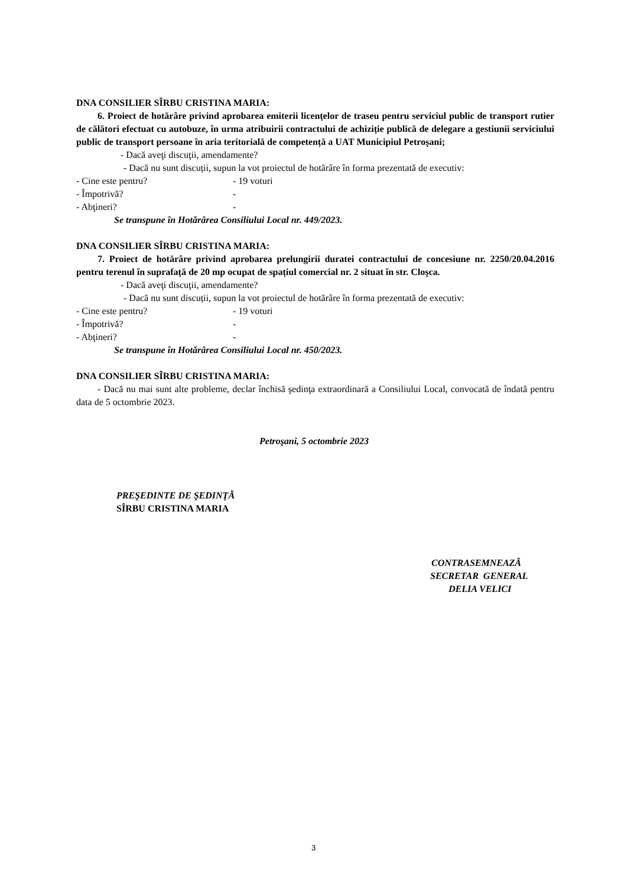DNA CONSILIER SÎRBU CRISTINA MARIA:
6. Proiect de hotărâre privind aprobarea emiterii licențelor de traseu pentru serviciul public de transport rutier de călători efectuat cu autobuze, în urma atribuirii contractului de achiziție publică de delegare a gestiunii serviciului public de transport persoane în aria teritorială de competență a UAT Municipiul Petroşani;
- Dacă aveţi discuţii, amendamente?
- Dacă nu sunt discuții, supun la vot proiectul de hotărâre în forma prezentată de executiv:
- Cine este pentru? - 19 voturi
- Împotrivă? -
- Abţineri? -
Se transpune în Hotărârea Consiliului Local nr. 449/2023.
DNA CONSILIER SÎRBU CRISTINA MARIA:
7. Proiect de hotărâre privind aprobarea prelungirii duratei contractului de concesiune nr. 2250/20.04.2016 pentru terenul în suprafaţă de 20 mp ocupat de spațiul comercial nr. 2 situat în str. Cloşca.
- Dacă aveţi discuţii, amendamente?
- Dacă nu sunt discuții, supun la vot proiectul de hotărâre în forma prezentată de executiv:
- Cine este pentru? - 19 voturi
- Împotrivă? -
- Abţineri? -
Se transpune în Hotărârea Consiliului Local nr. 450/2023.
DNA CONSILIER SÎRBU CRISTINA MARIA:
- Dacă nu mai sunt alte probleme, declar închisă şedinţa extraordinară a Consiliului Local, convocată de îndată pentru data de 5 octombrie 2023.
Petroşani, 5 octombrie 2023
PREŞEDINTE DE ŞEDINŢĂ
SÎRBU CRISTINA MARIA
CONTRASEMNEAZĂ
SECRETAR GENERAL
DELIA VELICI
3